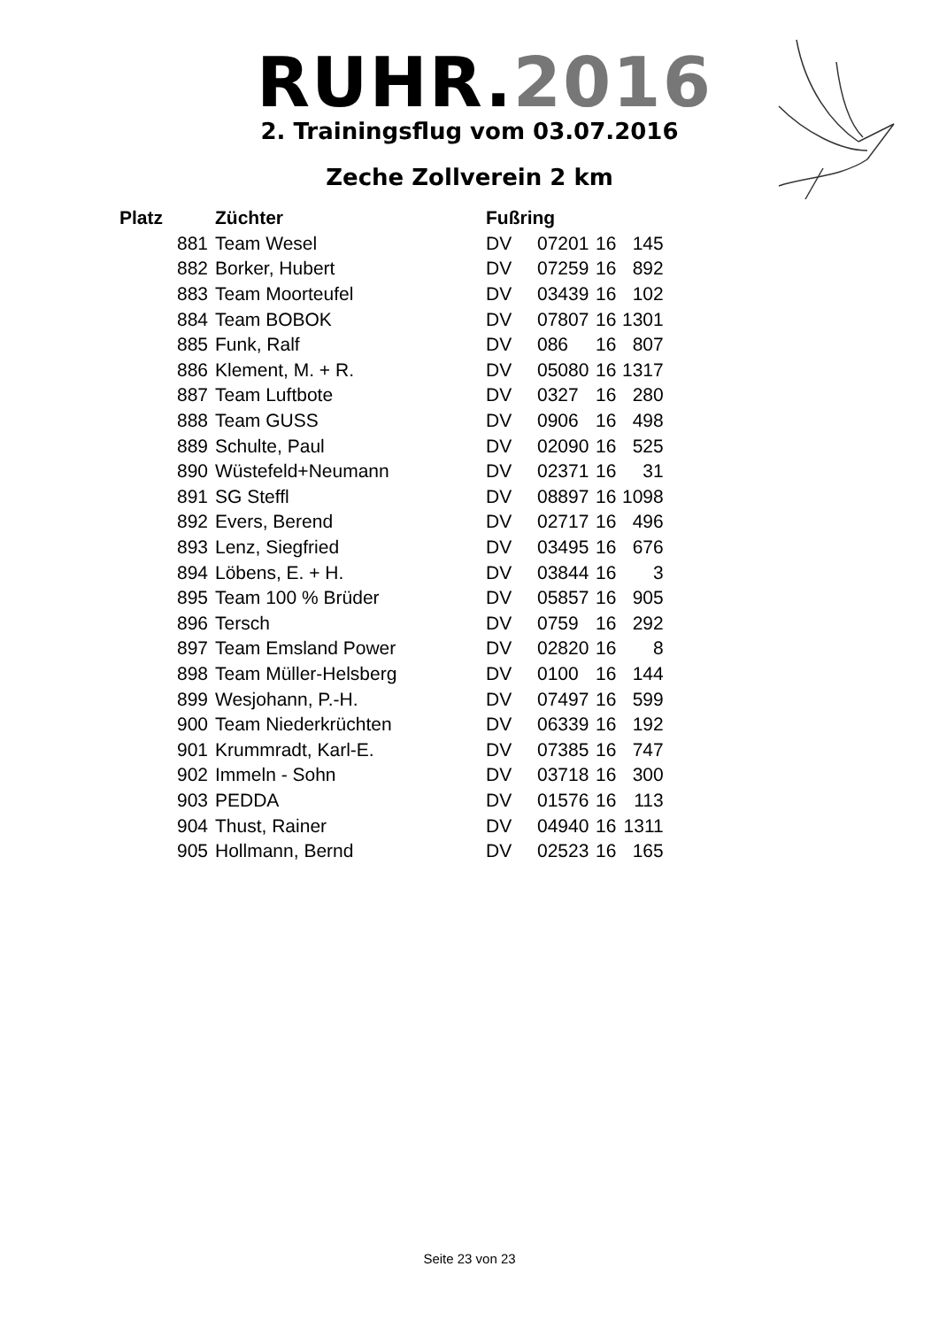RUHR.2016
2. Trainingsflug vom 03.07.2016
Zeche Zollverein 2 km
| Platz | Züchter | Fußring | | | |
| --- | --- | --- | --- | --- | --- |
| 881 | Team Wesel | DV | 07201 | 16 | 145 |
| 882 | Borker, Hubert | DV | 07259 | 16 | 892 |
| 883 | Team Moorteufel | DV | 03439 | 16 | 102 |
| 884 | Team BOBOK | DV | 07807 | 16 | 1301 |
| 885 | Funk, Ralf | DV | 086 | 16 | 807 |
| 886 | Klement, M. + R. | DV | 05080 | 16 | 1317 |
| 887 | Team Luftbote | DV | 0327 | 16 | 280 |
| 888 | Team GUSS | DV | 0906 | 16 | 498 |
| 889 | Schulte, Paul | DV | 02090 | 16 | 525 |
| 890 | Wüstefeld+Neumann | DV | 02371 | 16 | 31 |
| 891 | SG Steffl | DV | 08897 | 16 | 1098 |
| 892 | Evers, Berend | DV | 02717 | 16 | 496 |
| 893 | Lenz, Siegfried | DV | 03495 | 16 | 676 |
| 894 | Löbens, E. + H. | DV | 03844 | 16 | 3 |
| 895 | Team 100 % Brüder | DV | 05857 | 16 | 905 |
| 896 | Tersch | DV | 0759 | 16 | 292 |
| 897 | Team Emsland Power | DV | 02820 | 16 | 8 |
| 898 | Team Müller-Helsberg | DV | 0100 | 16 | 144 |
| 899 | Wesjohann, P.-H. | DV | 07497 | 16 | 599 |
| 900 | Team Niederkrüchten | DV | 06339 | 16 | 192 |
| 901 | Krummradt, Karl-E. | DV | 07385 | 16 | 747 |
| 902 | Immeln - Sohn | DV | 03718 | 16 | 300 |
| 903 | PEDDA | DV | 01576 | 16 | 113 |
| 904 | Thust, Rainer | DV | 04940 | 16 | 1311 |
| 905 | Hollmann, Bernd | DV | 02523 | 16 | 165 |
Seite 23 von 23